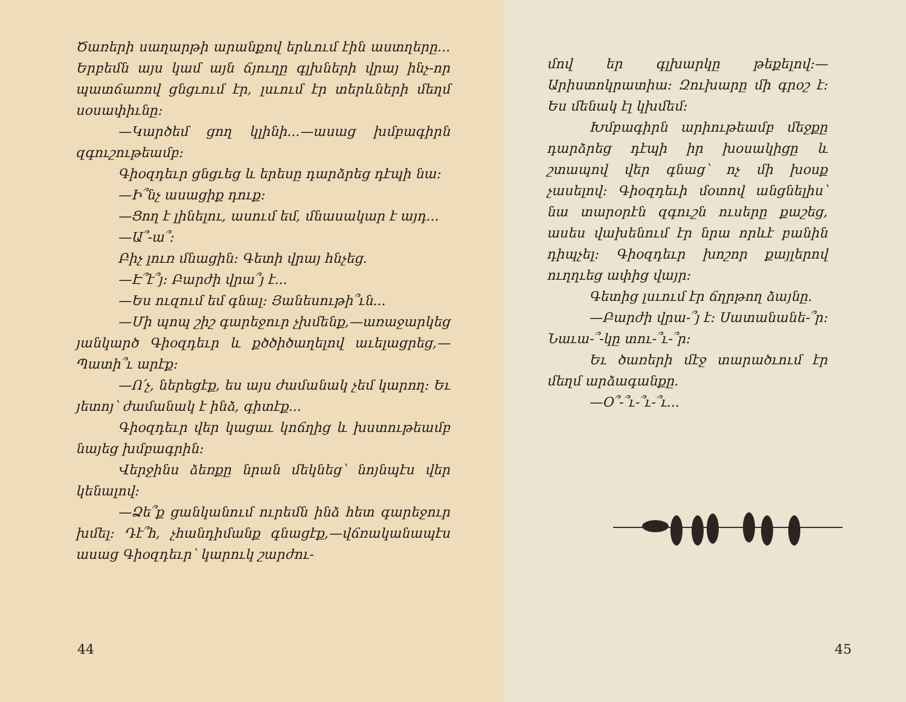Ծառերի սաղարթի արանքով երևում էին աստղերը... Երբեմն այս կամ այն ճյուղը գլխների վրայ ինչ-որ պատճառով ցնցւում էր, լսւում էր տերևների մեղմ սօսափիւնը։
—Կարծեմ ցող կլինի...—ասաց խմբագիրն զգուշութեամբ։
Գիօզդեւր ցնցւեց և երեսը դարձրեց դէպի նա։
—Ի՞նչ ասացիք դուք։
—Ցող է լինելու, ասում եմ, մնասակար է այդ...
—Ա՞-ա՞։
Բիչ լուռ մնացին։ Գետի վրայ հնչեց.
—Է՞է՞յ։ Բարժի վրա՞յ է...
—Ես ուզում եմ գնալ։ Յանեսութի՞ւն...
—Մի պոպ շիշ գարեջուր չխմենք,—առաջարկեց յանկարծ Գիօզդեւր և քծծիծաղելով աւելացրեց,—Պատի՞ւ արէք։
—Ո՛չ, ներեցէք, ես այս ժամանակ չեմ կարող։ Եւ յետոյ՝ ժամանակ է ինձ, գիտէք...
Գիօզդեւր վեր կացաւ կոճղից և խստութեամբ նայեց խմբագրին։
Վերջինս ձեռքը նրան մեկնեց՝ նոյնպէս վեր կենալով։
—Ձե՞ք ցանկանում ուրեմն ինձ հետ գարեջուր խմել։ Դէ՞հ, չհանդիմանք գնացէք,—վճռականապէս ասաց Գիօզդեւր՝ կարուկ շարժու-
44
մով եր գլխարկը թեքելով։—Արիստոկրատիա։ Զուխարը մի գրօշ է։ Ես մենակ էլ կխմեմ։
Խմբագիրն արիութեամբ մեջքը դարձրեց դէպի իր խօսակիցը և շտապով վեր գնաց՝ ոչ մի խօսք չասելով։ Գիօզդեւի մօտով անցնելիս՝ նա տարօրէն զգուշն ուսերը քաշեց, ասես վախենում էր նրա որևէ բանին դիպչել։ Գիօզդեւր խոշոր քայլերով ուղղւեց ափից վայր։
Գետից լսւում էր ճղրթող ձայնը.
—Բարժի վրա-՞յ է։ Սատանանե-՞ր։ Նաւա-՞-կը տու-՞ւ-՞ր։
Եւ ծառերի մէջ տարածւում էր մեղմ արձագանքը.
—Օ՞-՞ւ-՞ւ-՞ւ...
45